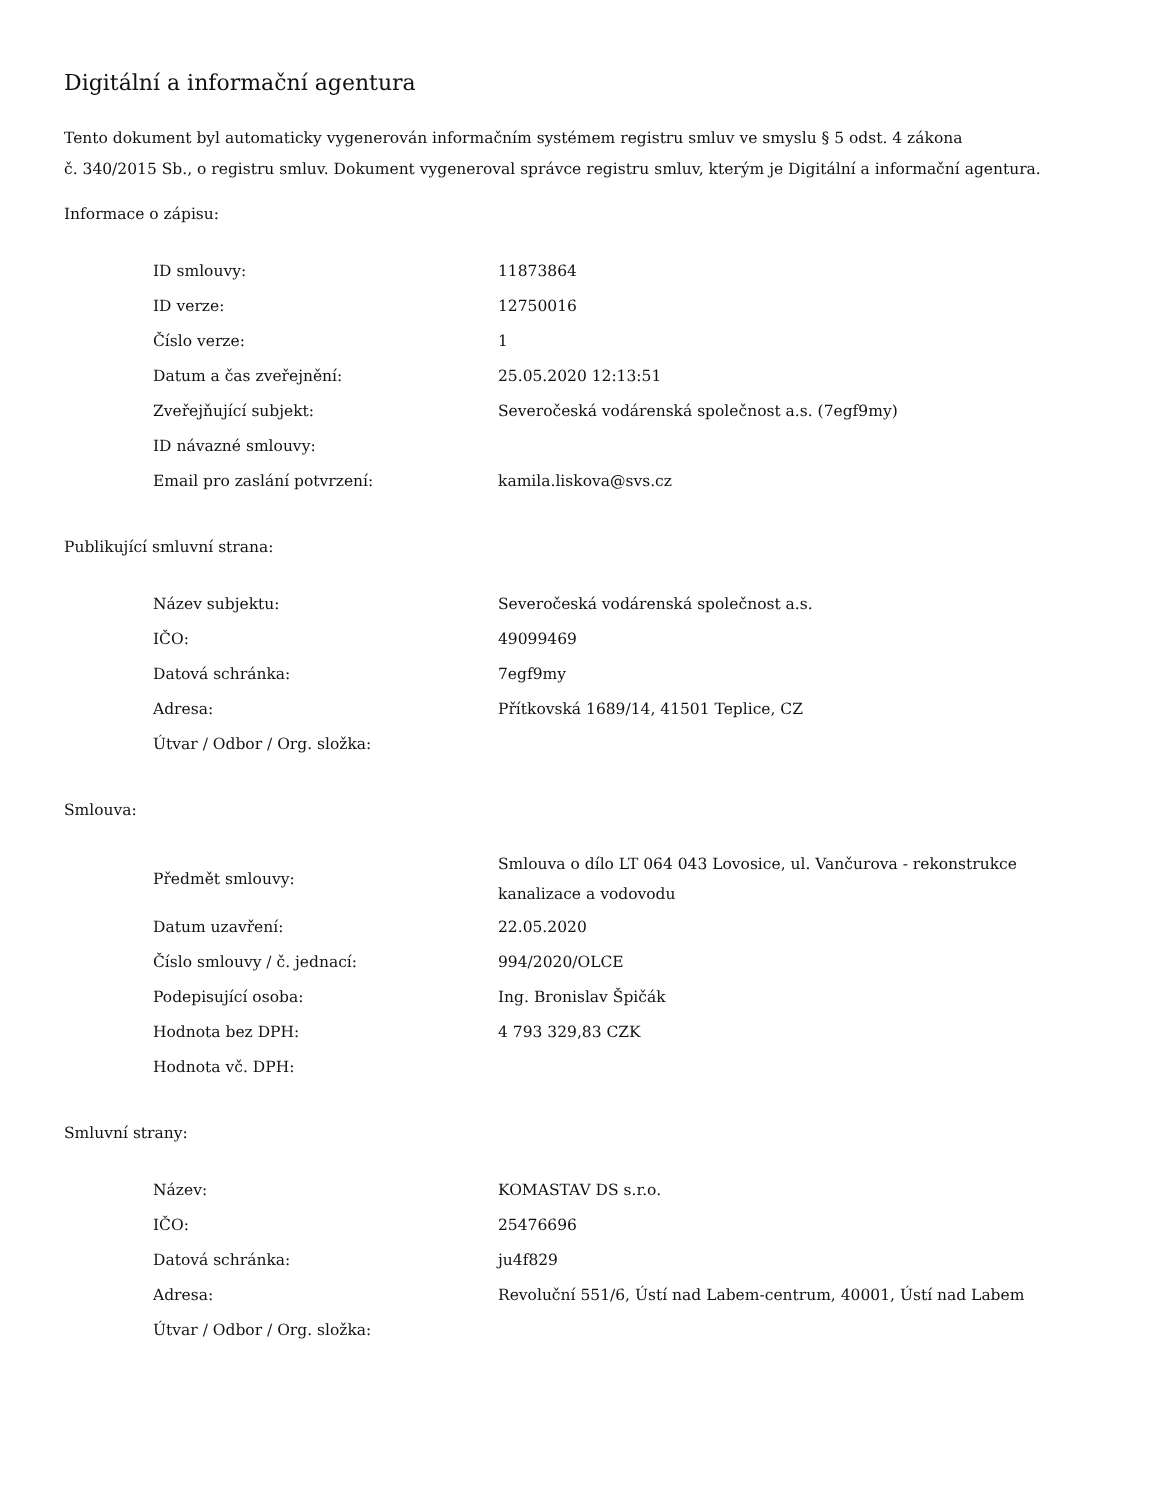Digitální a informační agentura
Tento dokument byl automaticky vygenerován informačním systémem registru smluv ve smyslu § 5 odst. 4 zákona
č. 340/2015 Sb., o registru smluv. Dokument vygeneroval správce registru smluv, kterým je Digitální a informační agentura.
Informace o zápisu:
| ID smlouvy: | 11873864 |
| ID verze: | 12750016 |
| Číslo verze: | 1 |
| Datum a čas zveřejnění: | 25.05.2020 12:13:51 |
| Zveřejňující subjekt: | Severočeská vodárenská společnost a.s. (7egf9my) |
| ID návazné smlouvy: | |
| Email pro zaslání potvrzení: | kamila.liskova@svs.cz |
Publikující smluvní strana:
| Název subjektu: | Severočeská vodárenská společnost a.s. |
| IČO: | 49099469 |
| Datová schránka: | 7egf9my |
| Adresa: | Přítkovská 1689/14, 41501 Teplice, CZ |
| Útvar / Odbor / Org. složka: | |
Smlouva:
| Předmět smlouvy: | Smlouva o dílo LT 064 043 Lovosice, ul. Vančurova - rekonstrukce kanalizace a vodovodu |
| Datum uzavření: | 22.05.2020 |
| Číslo smlouvy / č. jednací: | 994/2020/OLCE |
| Podepisující osoba: | Ing. Bronislav Špičák |
| Hodnota bez DPH: | 4 793 329,83 CZK |
| Hodnota vč. DPH: | |
Smluvní strany:
| Název: | KOMASTAV DS s.r.o. |
| IČO: | 25476696 |
| Datová schránka: | ju4f829 |
| Adresa: | Revoluční 551/6, Ústí nad Labem-centrum, 40001, Ústí nad Labem |
| Útvar / Odbor / Org. složka: | |